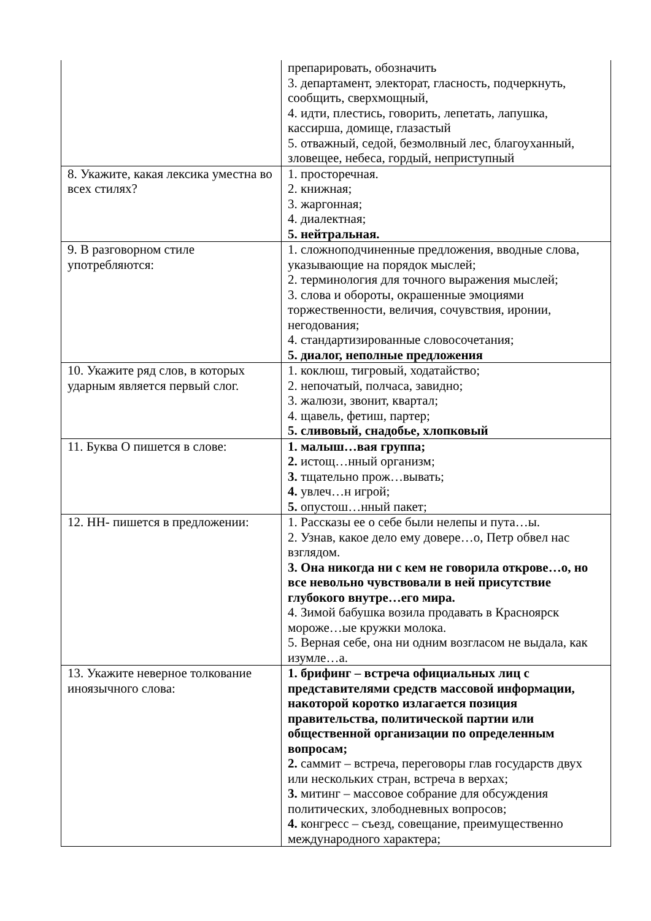| | препарировать, обозначить 3. департамент, электорат, гласность, подчеркнуть, сообщить, сверхмощный, 4. идти, плестись, говорить, лепетать, лапушка, кассирша, домище, глазастый 5. отважный, седой, безмолвный лес, благоуханный, зловещее, небеса, гордый, неприступный |
| 8. Укажите, какая лексика уместна во всех стилях? | 1. просторечная. 2. книжная; 3. жаргонная; 4. диалектная; 5. нейтральная. |
| 9. В разговорном стиле употребляются: | 1. сложноподчиненные предложения, вводные слова, указывающие на порядок мыслей; 2. терминология для точного выражения мыслей; 3. слова и обороты, окрашенные эмоциями торжественности, величия, сочувствия, иронии, негодования; 4. стандартизированные словосочетания; 5. диалог, неполные предложения |
| 10. Укажите ряд слов, в которых ударным является первый слог. | 1. коклюш, тигровый, ходатайство; 2. непочатый, полчаса, завидно; 3. жалюзи, звонит, квартал; 4. щавель, фетиш, партер; 5. сливовый, снадобье, хлопковый |
| 11. Буква О пишется в слове: | 1. малыш…вая группа; 2. истощ…нный организм; 3. тщательно прож…вывать; 4. увлеч…н игрой; 5. опустош…нный пакет; |
| 12. НН- пишется в предложении: | 1. Рассказы ее о себе были нелепы и пута…ы. 2. Узнав, какое дело ему довере…о, Петр обвел нас взглядом. 3. Она никогда ни с кем не говорила открове…о, но все невольно чувствовали в ней присутствие глубокого внутре…его мира. 4. Зимой бабушка возила продавать в Красноярск мороже…ые кружки молока. 5. Верная себе, она ни одним возгласом не выдала, как изумле…а. |
| 13. Укажите неверное толкование иноязычного слова: | 1. брифинг – встреча официальных лиц с представителями средств массовой информации, накоторой коротко излагается позиция правительства, политической партии или общественной организации по определенным вопросам; 2. саммит – встреча, переговоры глав государств двух или нескольких стран, встреча в верхах; 3. митинг – массовое собрание для обсуждения политических, злободневных вопросов; 4. конгресс – съезд, совещание, преимущественно международного характера; |